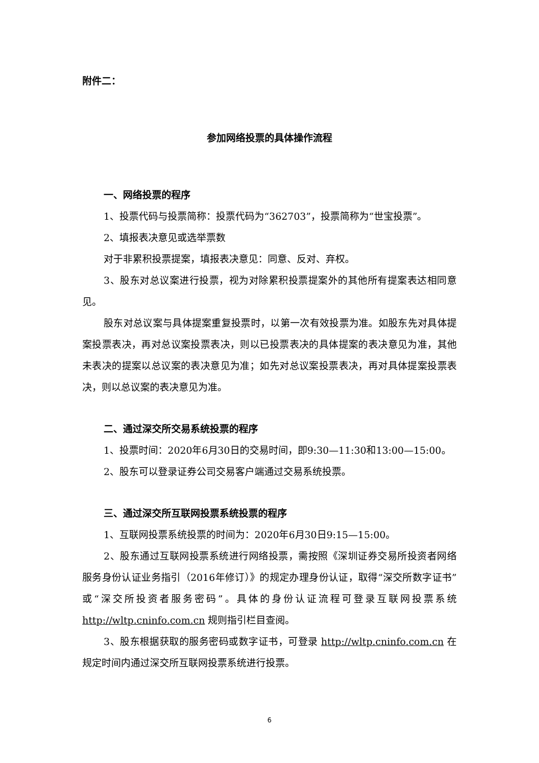附件二：
参加网络投票的具体操作流程
一、网络投票的程序
1、投票代码与投票简称：投票代码为“362703”，投票简称为“世宝投票”。
2、填报表决意见或选举票数
对于非累积投票提案，填报表决意见：同意、反对、弃权。
3、股东对总议案进行投票，视为对除累积投票提案外的其他所有提案表达相同意见。
股东对总议案与具体提案重复投票时，以第一次有效投票为准。如股东先对具体提案投票表决，再对总议案投票表决，则以已投票表决的具体提案的表决意见为准，其他未表决的提案以总议案的表决意见为准；如先对总议案投票表决，再对具体提案投票表决，则以总议案的表决意见为准。
二、通过深交所交易系统投票的程序
1、投票时间：2020年6月30日的交易时间，即9:30—11:30和13:00—15:00。
2、股东可以登录证券公司交易客户端通过交易系统投票。
三、通过深交所互联网投票系统投票的程序
1、互联网投票系统投票的时间为：2020年6月30日9:15—15:00。
2、股东通过互联网投票系统进行网络投票，需按照《深圳证券交易所投资者网络服务身份认证业务指引（2016年修订）》的规定办理身份认证，取得“深交所数字证书”或“深交所投资者服务密码”。具体的身份认证流程可登录互联网投票系统 http://wltp.cninfo.com.cn 规则指引栏目查阅。
3、股东根据获取的服务密码或数字证书，可登录 http://wltp.cninfo.com.cn 在规定时间内通过深交所互联网投票系统进行投票。
6